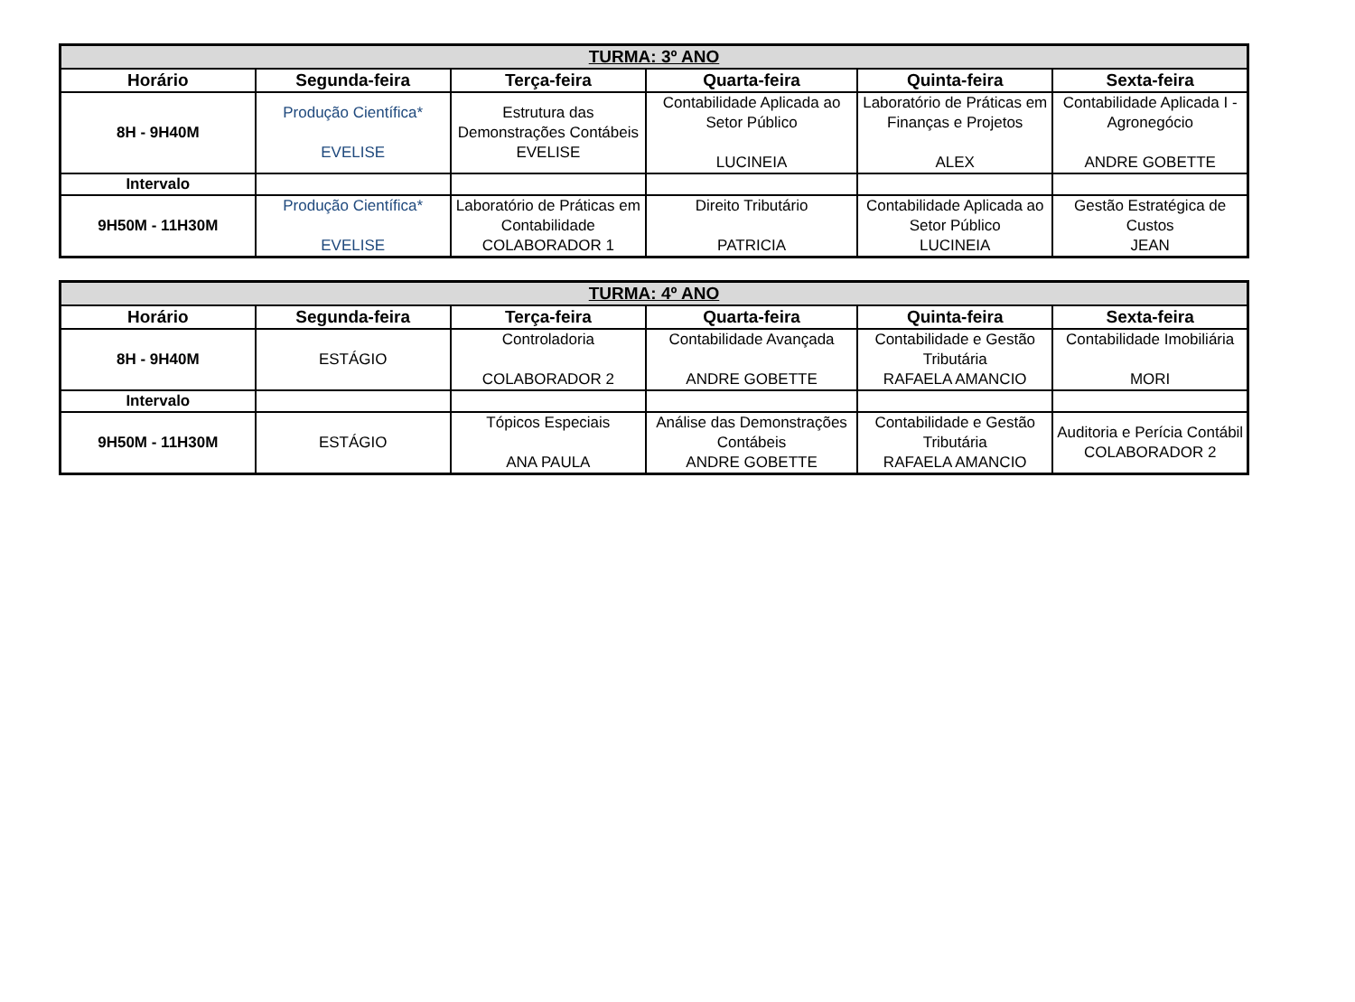| TURMA: 3º ANO | | | | | |
| --- | --- | --- | --- | --- | --- |
| Horário | Segunda-feira | Terça-feira | Quarta-feira | Quinta-feira | Sexta-feira |
| 8H - 9H40M | Produção Científica* EVELISE | Estrutura das Demonstrações Contábeis EVELISE | Contabilidade Aplicada ao Setor Público LUCINEIA | Laboratório de Práticas em Finanças e Projetos ALEX | Contabilidade Aplicada I - Agronegócio ANDRE GOBETTE |
| Intervalo | | | | | |
| 9H50M - 11H30M | Produção Científica* EVELISE | Laboratório de Práticas em Contabilidade COLABORADOR 1 | Direito Tributário PATRICIA | Contabilidade Aplicada ao Setor Público LUCINEIA | Gestão Estratégica de Custos JEAN |
| TURMA: 4º ANO | | | | | |
| --- | --- | --- | --- | --- | --- |
| Horário | Segunda-feira | Terça-feira | Quarta-feira | Quinta-feira | Sexta-feira |
| 8H - 9H40M | ESTÁGIO | Controladoria COLABORADOR 2 | Contabilidade Avançada ANDRE GOBETTE | Contabilidade e Gestão Tributária RAFAELA AMANCIO | Contabilidade Imobiliária MORI |
| Intervalo | | | | | |
| 9H50M - 11H30M | ESTÁGIO | Tópicos Especiais ANA PAULA | Análise das Demonstrações Contábeis ANDRE GOBETTE | Contabilidade e Gestão Tributária RAFAELA AMANCIO | Auditoria e Perícia Contábil COLABORADOR 2 |